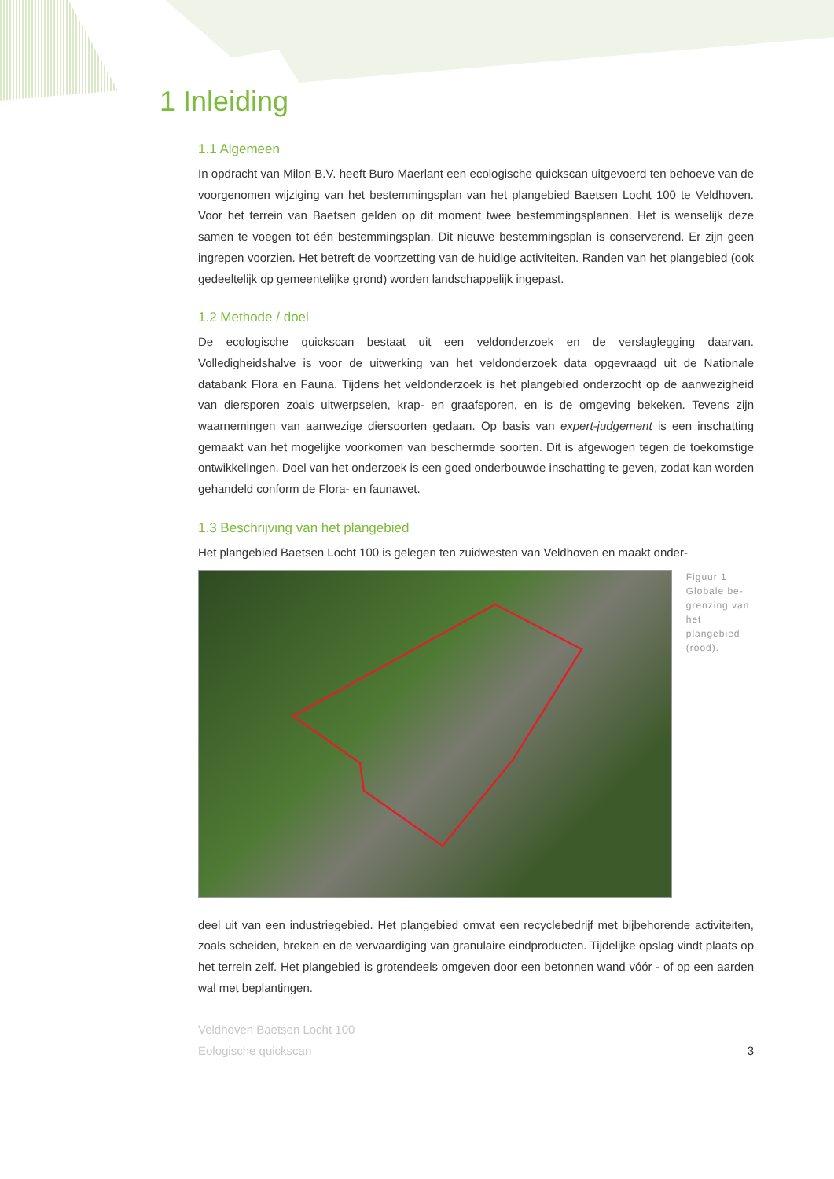1 Inleiding
1.1 Algemeen
In opdracht van Milon B.V. heeft Buro Maerlant een ecologische quickscan uitgevoerd ten behoeve van de voorgenomen wijziging van het bestemmingsplan van het plangebied Baetsen Locht 100 te Veldhoven. Voor het terrein van Baetsen gelden op dit moment twee bestemmingsplannen. Het is wenselijk deze samen te voegen tot één bestemmingsplan. Dit nieuwe bestemmingsplan is conserverend. Er zijn geen ingrepen voorzien. Het betreft de voortzetting van de huidige activiteiten. Randen van het plangebied (ook gedeeltelijk op gemeentelijke grond) worden landschappelijk ingepast.
1.2 Methode / doel
De ecologische quickscan bestaat uit een veldonderzoek en de verslaglegging daarvan. Volledigheidshalve is voor de uitwerking van het veldonderzoek data opgevraagd uit de Nationale databank Flora en Fauna. Tijdens het veldonderzoek is het plangebied onderzocht op de aanwezigheid van diersporen zoals uitwerpselen, krap- en graafsporen, en is de omgeving bekeken. Tevens zijn waarnemingen van aanwezige diersoorten gedaan. Op basis van expert-judgement is een inschatting gemaakt van het mogelijke voorkomen van beschermde soorten. Dit is afgewogen tegen de toekomstige ontwikkelingen. Doel van het onderzoek is een goed onderbouwde inschatting te geven, zodat kan worden gehandeld conform de Flora- en faunawet.
1.3 Beschrijving van het plangebied
Het plangebied Baetsen Locht 100 is gelegen ten zuidwesten van Veldhoven en maakt onder-
Figuur 1
Globale be-
grenzing van
het plangebied
(rood).
deel uit van een industriegebied. Het plangebied omvat een recyclebedrijf met bijbehorende activiteiten, zoals scheiden, breken en de vervaardiging van granulaire eindproducten. Tijdelijke opslag vindt plaats op het terrein zelf. Het plangebied is grotendeels omgeven door een betonnen wand vóór - of op een aarden wal met beplantingen.
Veldhoven Baetsen Locht 100
Eologische quickscan
3